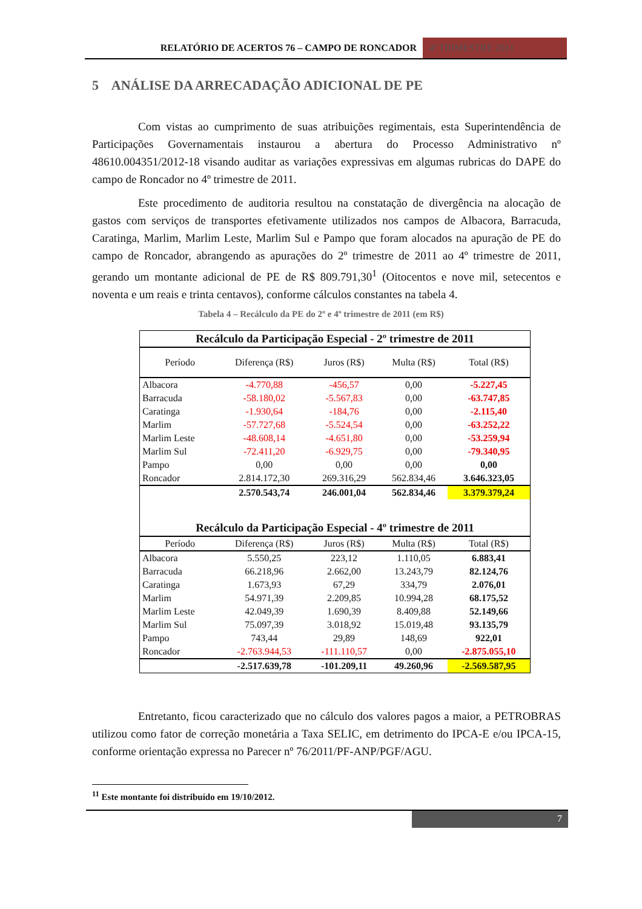RELATÓRIO DE ACERTOS 76 – CAMPO DE RONCADOR
4º TRIMESTRE 2011
5 ANÁLISE DA ARRECADAÇÃO ADICIONAL DE PE
Com vistas ao cumprimento de suas atribuições regimentais, esta Superintendência de Participações Governamentais instaurou a abertura do Processo Administrativo nº 48610.004351/2012-18 visando auditar as variações expressivas em algumas rubricas do DAPE do campo de Roncador no 4º trimestre de 2011.
Este procedimento de auditoria resultou na constatação de divergência na alocação de gastos com serviços de transportes efetivamente utilizados nos campos de Albacora, Barracuda, Caratinga, Marlim, Marlim Leste, Marlim Sul e Pampo que foram alocados na apuração de PE do campo de Roncador, abrangendo as apurações do 2º trimestre de 2011 ao 4º trimestre de 2011, gerando um montante adicional de PE de R$ 809.791,30<sup>1</sup> (Oitocentos e nove mil, setecentos e noventa e um reais e trinta centavos), conforme cálculos constantes na tabela 4.
Tabela 4 – Recálculo da PE do 2º e 4º trimestre de 2011 (em R$)
| Recálculo da Participação Especial - 2º trimestre de 2011 | | | | |
| Período | Diferença (R$) | Juros (R$) | Multa (R$) | Total (R$) |
| Albacora | -4.770,88 | -456,57 | 0,00 | -5.227,45 |
| Barracuda | -58.180,02 | -5.567,83 | 0,00 | -63.747,85 |
| Caratinga | -1.930,64 | -184,76 | 0,00 | -2.115,40 |
| Marlim | -57.727,68 | -5.524,54 | 0,00 | -63.252,22 |
| Marlim Leste | -48.608,14 | -4.651,80 | 0,00 | -53.259,94 |
| Marlim Sul | -72.411,20 | -6.929,75 | 0,00 | -79.340,95 |
| Pampo | 0,00 | 0,00 | 0,00 | 0,00 |
| Roncador | 2.814.172,30 | 269.316,29 | 562.834,46 | 3.646.323,05 |
| | 2.570.543,74 | 246.001,04 | 562.834,46 | 3.379.379,24 |
| Recálculo da Participação Especial - 4º trimestre de 2011 | | | | |
| Período | Diferença (R$) | Juros (R$) | Multa (R$) | Total (R$) |
| Albacora | 5.550,25 | 223,12 | 1.110,05 | 6.883,41 |
| Barracuda | 66.218,96 | 2.662,00 | 13.243,79 | 82.124,76 |
| Caratinga | 1.673,93 | 67,29 | 334,79 | 2.076,01 |
| Marlim | 54.971,39 | 2.209,85 | 10.994,28 | 68.175,52 |
| Marlim Leste | 42.049,39 | 1.690,39 | 8.409,88 | 52.149,66 |
| Marlim Sul | 75.097,39 | 3.018,92 | 15.019,48 | 93.135,79 |
| Pampo | 743,44 | 29,89 | 148,69 | 922,01 |
| Roncador | -2.763.944,53 | -111.110,57 | 0,00 | -2.875.055,10 |
| | -2.517.639,78 | -101.209,11 | 49.260,96 | -2.569.587,95 |
Entretanto, ficou caracterizado que no cálculo dos valores pagos a maior, a PETROBRAS utilizou como fator de correção monetária a Taxa SELIC, em detrimento do IPCA-E e/ou IPCA-15, conforme orientação expressa no Parecer nº 76/2011/PF-ANP/PGF/AGU.
<sup>11</sup> Este montante foi distribuído em 19/10/2012.
7